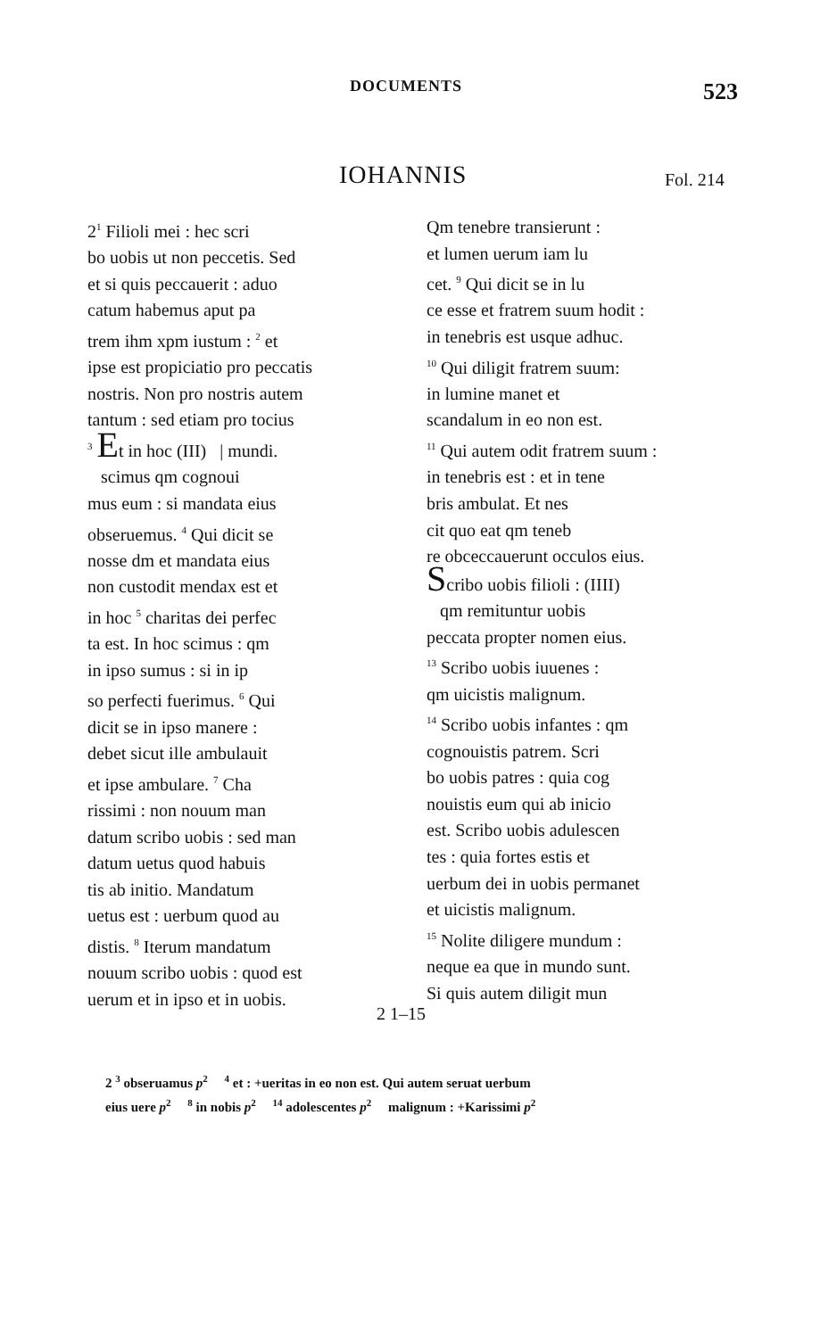DOCUMENTS 523
IOHANNIS Fol. 214
2<sup>1</sup> Filioli mei : hec scri
bo uobis ut non peccetis. Sed
et si quis peccauerit : aduo
catum habemus aput pa
trem ihm xpm iustum : <sup>2</sup> et
ipse est propiciatio pro peccatis
nostris. Non pro nostris autem
tantum : sed etiam pro tocius
<sup>3</sup> Et in hoc (III) | mundi.
scimus qm cognoui
mus eum : si mandata eius
obseruemus. <sup>4</sup> Qui dicit se
nosse dm et mandata eius
non custodit mendax est et
in hoc <sup>5</sup> charitas dei perfec
ta est. In hoc scimus : qm
in ipso sumus : si in ip
so perfecti fuerimus. <sup>6</sup> Qui
dicit se in ipso manere :
debet sicut ille ambulauit
et ipse ambulare. <sup>7</sup> Cha
rissimi : non nouum man
datum scribo uobis : sed man
datum uetus quod habuis
tis ab initio. Mandatum
uetus est : uerbum quod au
distis. <sup>8</sup> Iterum mandatum
nouum scribo uobis : quod est
uerum et in ipso et in uobis.
Qm tenebre transierunt :
et lumen uerum iam lu
cet. <sup>9</sup> Qui dicit se in lu
ce esse et fratrem suum hodit :
in tenebris est usque adhuc.
<sup>10</sup> Qui diligit fratrem suum:
in lumine manet et
scandalum in eo non est.
<sup>11</sup> Qui autem odit fratrem suum :
in tenebris est : et in tene
bris ambulat. Et nes
cit quo eat qm teneb
re obceccauerunt occulos eius.
Scribo uobis filioli : (IIII)
qm remituntur uobis
peccata propter nomen eius.
<sup>13</sup> Scribo uobis iuuenes :
qm uicistis malignum.
<sup>14</sup> Scribo uobis infantes : qm
cognouistis patrem. Scri
bo uobis patres : quia cog
nouistis eum qui ab inicio
est. Scribo uobis adulescen
tes : quia fortes estis et
uerbum dei in uobis permanet
et uicistis malignum.
<sup>15</sup> Nolite diligere mundum :
neque ea que in mundo sunt.
Si quis autem diligit mun
2 1–15
2 <sup>3</sup> obseruamus p<sup>2</sup> <sup>4</sup> et : +ueritas in eo non est. Qui autem seruat uerbum
eius uere p<sup>2</sup> <sup>8</sup> in nobis p<sup>2</sup> <sup>14</sup> adolescentes p<sup>2</sup> malignum : +Karissimi p<sup>2</sup>